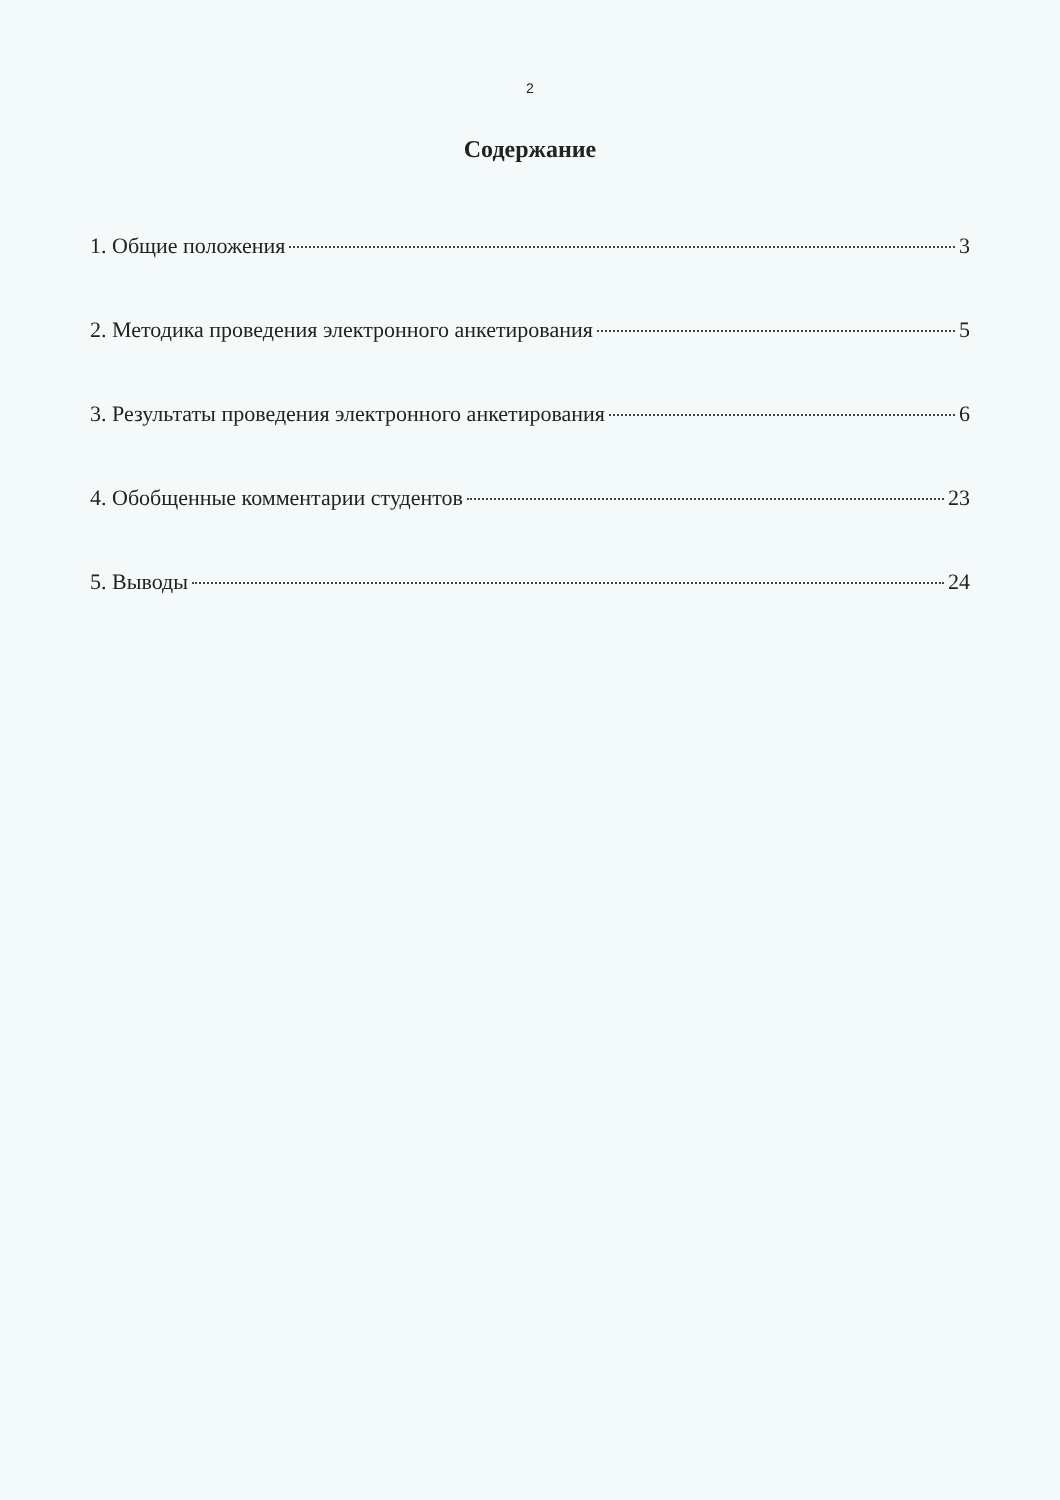2
Содержание
1. Общие положения 3
2. Методика проведения электронного анкетирования 5
3. Результаты проведения электронного анкетирования 6
4. Обобщенные комментарии студентов 23
5. Выводы 24